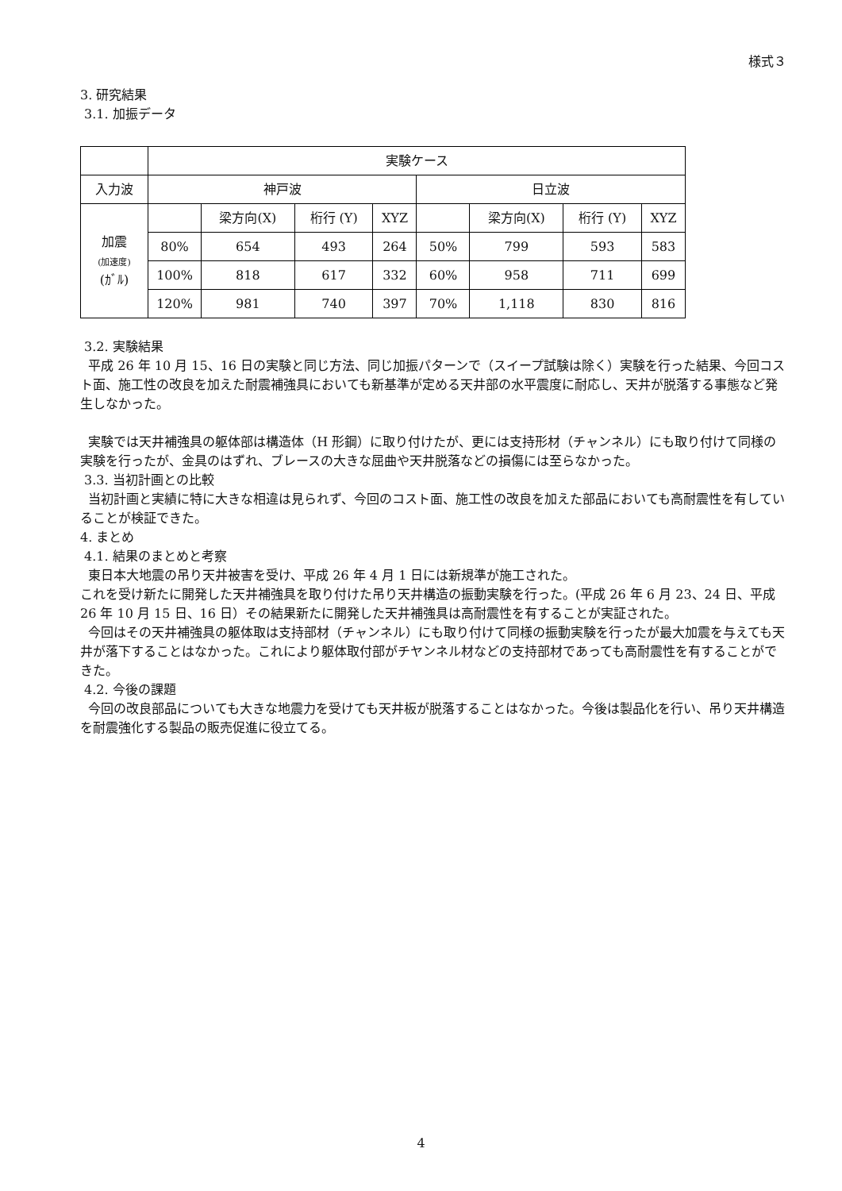様式３
3. 研究結果
3.1. 加振データ
| | 実験ケース | | | | | | | |
| 入力波 | 神戸波 | | | | 日立波 | | | |
| 加震 (加速度) (ｶﾞﾙ) | | 梁方向(X) | 桁行 (Y) | XYZ | | 梁方向(X) | 桁行 (Y) | XYZ |
| | 80% | 654 | 493 | 264 | 50% | 799 | 593 | 583 |
| | 100% | 818 | 617 | 332 | 60% | 958 | 711 | 699 |
| | 120% | 981 | 740 | 397 | 70% | 1,118 | 830 | 816 |
3.2. 実験結果
平成 26 年 10 月 15、16 日の実験と同じ方法、同じ加振パターンで（スイープ試験は除く）実験を行った結果、今回コスト面、施工性の改良を加えた耐震補強具においても新基準が定める天井部の水平震度に耐応し、天井が脱落する事態など発生しなかった。
実験では天井補強具の躯体部は構造体（H 形鋼）に取り付けたが、更には支持形材（チャンネル）にも取り付けて同様の実験を行ったが、金具のはずれ、ブレースの大きな屈曲や天井脱落などの損傷には至らなかった。
3.3. 当初計画との比較
当初計画と実績に特に大きな相違は見られず、今回のコスト面、施工性の改良を加えた部品においても高耐震性を有していることが検証できた。
4. まとめ
4.1. 結果のまとめと考察
東日本大地震の吊り天井被害を受け、平成 26 年 4 月 1 日には新規準が施工された。
これを受け新たに開発した天井補強具を取り付けた吊り天井構造の振動実験を行った。(平成 26 年 6 月 23、24 日、平成 26 年 10 月 15 日、16 日）その結果新たに開発した天井補強具は高耐震性を有することが実証された。
今回はその天井補強具の躯体取は支持部材（チャンネル）にも取り付けて同様の振動実験を行ったが最大加震を与えても天井が落下することはなかった。これにより躯体取付部がチヤンネル材などの支持部材であっても高耐震性を有することができた。
4.2. 今後の課題
今回の改良部品についても大きな地震力を受けても天井板が脱落することはなかった。今後は製品化を行い、吊り天井構造を耐震強化する製品の販売促進に役立てる。
4